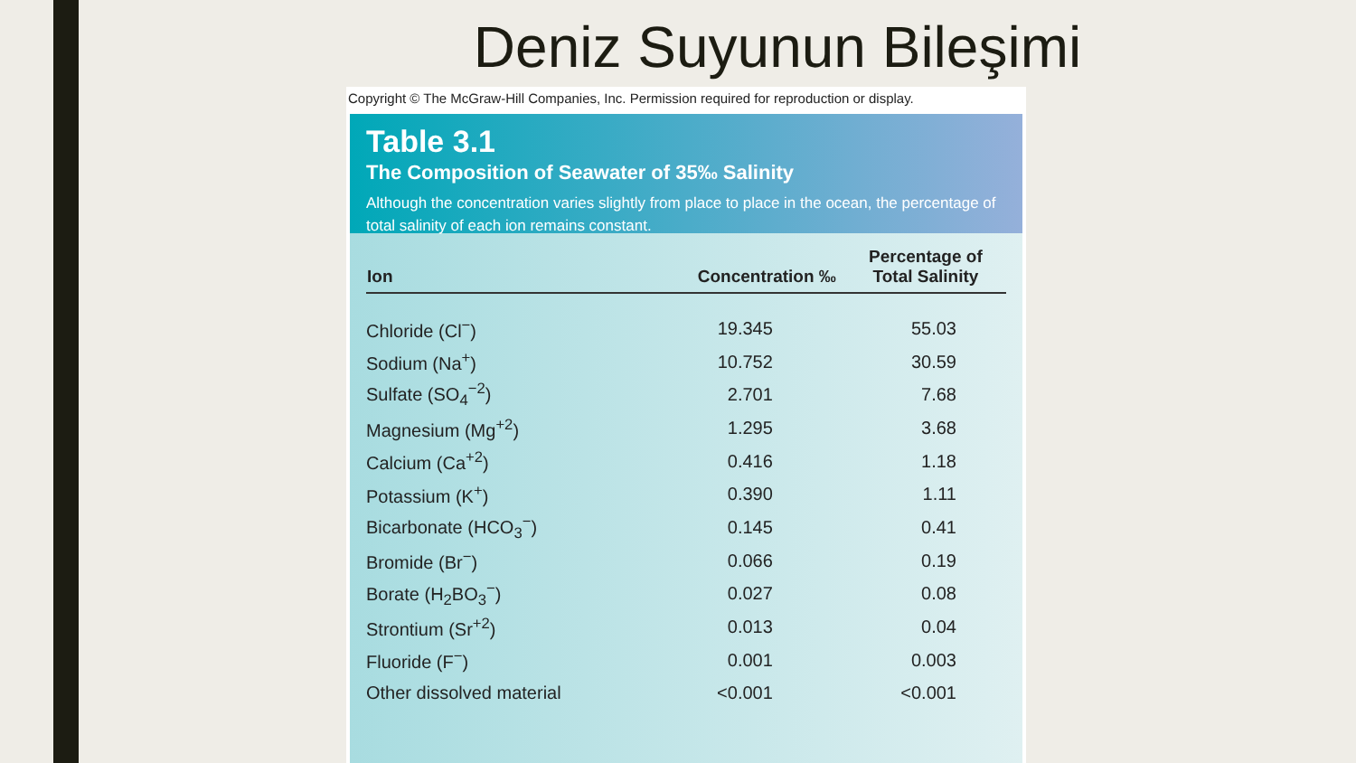Deniz Suyunun Bileşimi
Copyright © The McGraw-Hill Companies, Inc. Permission required for reproduction or display.
Table 3.1
The Composition of Seawater of 35‰ Salinity
Although the concentration varies slightly from place to place in the ocean, the percentage of total salinity of each ion remains constant.
| Ion | Concentration ‰ | Percentage of Total Salinity |
| --- | --- | --- |
| Chloride (Cl<sup>−</sup>) | 19.345 | 55.03 |
| Sodium (Na<sup>+</sup>) | 10.752 | 30.59 |
| Sulfate (SO<sub>4</sub><sup>−2</sup>) | 2.701 | 7.68 |
| Magnesium (Mg<sup>+2</sup>) | 1.295 | 3.68 |
| Calcium (Ca<sup>+2</sup>) | 0.416 | 1.18 |
| Potassium (K<sup>+</sup>) | 0.390 | 1.11 |
| Bicarbonate (HCO<sub>3</sub><sup>−</sup>) | 0.145 | 0.41 |
| Bromide (Br<sup>−</sup>) | 0.066 | 0.19 |
| Borate (H<sub>2</sub>BO<sub>3</sub><sup>−</sup>) | 0.027 | 0.08 |
| Strontium (Sr<sup>+2</sup>) | 0.013 | 0.04 |
| Fluoride (F<sup>−</sup>) | 0.001 | 0.003 |
| Other dissolved material | <0.001 | <0.001 |